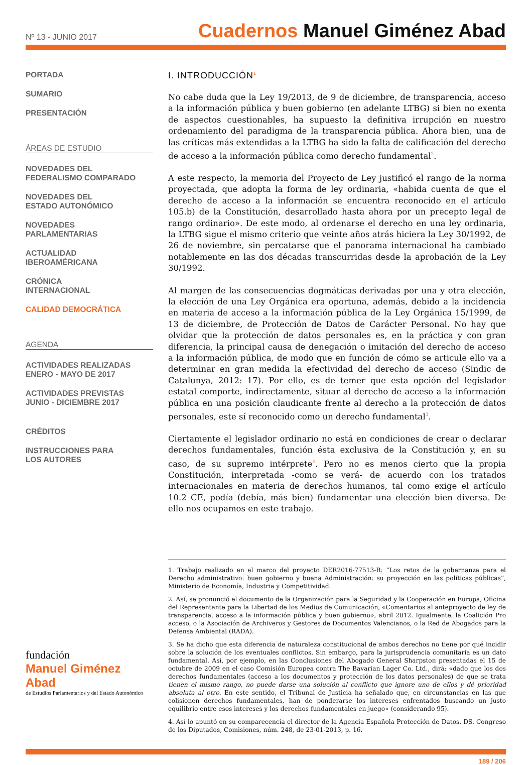Nº 13 - JUNIO 2017
Cuadernos Manuel Giménez Abad
PORTADA
SUMARIO
PRESENTACIÓN
ÁREAS DE ESTUDIO
NOVEDADES DEL
FEDERALISMO COMPARADO
NOVEDADES DEL
ESTADO AUTONÓMICO
NOVEDADES
PARLAMENTARIAS
ACTUALIDAD
IBEROAMÉRICANA
CRÓNICA
INTERNACIONAL
CALIDAD DEMOCRÁTICA
AGENDA
ACTIVIDADES REALIZADAS
ENERO - MAYO DE 2017
ACTIVIDADES PREVISTAS
JUNIO - DICIEMBRE 2017
CRÉDITOS
INSTRUCCIONES PARA
LOS AUTORES
fundación
Manuel Giménez Abad
de Estudios Parlamentarios y del Estado Autonómico
I. INTRODUCCIÓN<sup>1</sup>
No cabe duda que la Ley 19/2013, de 9 de diciembre, de transparencia, acceso a la información pública y buen gobierno (en adelante LTBG) si bien no exenta de aspectos cuestionables, ha supuesto la definitiva irrupción en nuestro ordenamiento del paradigma de la transparencia pública. Ahora bien, una de las críticas más extendidas a la LTBG ha sido la falta de calificación del derecho de acceso a la información pública como derecho fundamental<sup>2</sup>.
A este respecto, la memoria del Proyecto de Ley justificó el rango de la norma proyectada, que adopta la forma de ley ordinaria, «habida cuenta de que el derecho de acceso a la información se encuentra reconocido en el artículo 105.b) de la Constitución, desarrollado hasta ahora por un precepto legal de rango ordinario». De este modo, al ordenarse el derecho en una ley ordinaria, la LTBG sigue el mismo criterio que veinte años atrás hiciera la Ley 30/1992, de 26 de noviembre, sin percatarse que el panorama internacional ha cambiado notablemente en las dos décadas transcurridas desde la aprobación de la Ley 30/1992.
Al margen de las consecuencias dogmáticas derivadas por una y otra elección, la elección de una Ley Orgánica era oportuna, además, debido a la incidencia en materia de acceso a la información pública de la Ley Orgánica 15/1999, de 13 de diciembre, de Protección de Datos de Carácter Personal. No hay que olvidar que la protección de datos personales es, en la práctica y con gran diferencia, la principal causa de denegación o imitación del derecho de acceso a la información pública, de modo que en función de cómo se articule ello va a determinar en gran medida la efectividad del derecho de acceso (Sindic de Catalunya, 2012: 17). Por ello, es de temer que esta opción del legislador estatal comporte, indirectamente, situar al derecho de acceso a la información pública en una posición claudicante frente al derecho a la protección de datos personales, este sí reconocido como un derecho fundamental<sup>3</sup>.
Ciertamente el legislador ordinario no está en condiciones de crear o declarar derechos fundamentales, función ésta exclusiva de la Constitución y, en su caso, de su supremo intérprete<sup>4</sup>. Pero no es menos cierto que la propia Constitución, interpretada -como se verá- de acuerdo con los tratados internacionales en materia de derechos humanos, tal como exige el artículo 10.2 CE, podía (debía, más bien) fundamentar una elección bien diversa. De ello nos ocupamos en este trabajo.
1. Trabajo realizado en el marco del proyecto DER2016-77513-R: “Los retos de la gobernanza para el Derecho administrativo: buen gobierno y buena Administración: su proyección en las políticas públicas”, Ministerio de Economía, Industria y Competitividad.
2. Así, se pronunció el documento de la Organización para la Seguridad y la Cooperación en Europa, Oficina del Representante para la Libertad de los Medios de Comunicación, «Comentarios al anteproyecto de ley de transparencia, acceso a la información pública y buen gobierno», abril 2012. Igualmente, la Coalición Pro acceso, o la Asociación de Archiveros y Gestores de Documentos Valencianos, o la Red de Abogados para la Defensa Ambiental (RADA).
3. Se ha dicho que esta diferencia de naturaleza constitucional de ambos derechos no tiene por qué incidir sobre la solución de los eventuales conflictos. Sin embargo, para la jurisprudencia comunitaria es un dato fundamental. Así, por ejemplo, en las Conclusiones del Abogado General Sharpston presentadas el 15 de octubre de 2009 en el caso Comisión Europea contra The Bavarian Lager Co. Ltd., dirá: «dado que los dos derechos fundamentales (acceso a los documentos y protección de los datos personales) de que se trata tienen el mismo rango, no puede darse una solución al conflicto que ignore uno de ellos y dé prioridad absoluta al otro. En este sentido, el Tribunal de Justicia ha señalado que, en circunstancias en las que colisionen derechos fundamentales, han de ponderarse los intereses enfrentados buscando un justo equilibrio entre esos intereses y los derechos fundamentales en juego» (considerando 95).
4. Así lo apuntó en su comparecencia el director de la Agencia Española Protección de Datos. DS. Congreso de los Diputados, Comisiones, núm. 248, de 23-01-2013, p. 16.
189 / 206